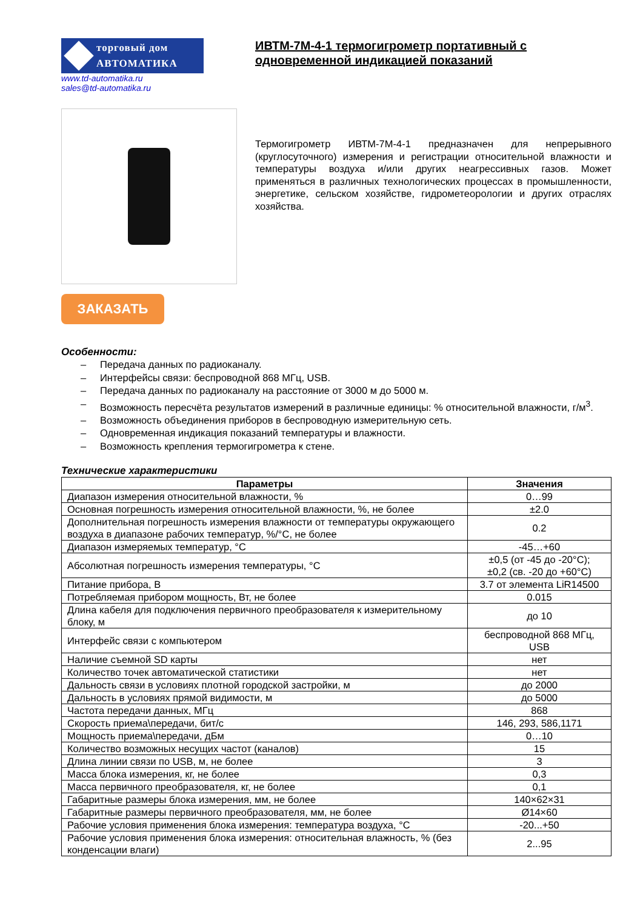торговый дом
АВТОМАТИКА
www.td-automatika.ru
sales@td-automatika.ru
ЗАКАЗАТЬ
ИВТМ-7М-4-1 термогигрометр портативный с одновременной индикацией показаний
Термогигрометр ИВТМ-7М-4-1 предназначен для непрерывного (круглосуточного) измерения и регистрации относительной влажности и температуры воздуха и/или других неагрессивных газов. Может применяться в различных технологических процессах в промышленности, энергетике, сельском хозяйстве, гидрометеорологии и других отраслях хозяйства.
Особенности:
– Передача данных по радиоканалу.
– Интерфейсы связи: беспроводной 868 МГц, USB.
– Передача данных по радиоканалу на расстояние от 3000 м до 5000 м.
– Возможность пересчёта результатов измерений в различные единицы: % относительной влажности, г/м<sup>3</sup>.
– Возможность объединения приборов в беспроводную измерительную сеть.
– Одновременная индикация показаний температуры и влажности.
– Возможность крепления термогигрометра к стене.
Технические характеристики
| Параметры | Значения |
| --- | --- |
| Диапазон измерения относительной влажности, % | 0…99 |
| Основная погрешность измерения относительной влажности, %, не более | ±2.0 |
| Дополнительная погрешность измерения влажности от температуры окружающего воздуха в диапазоне рабочих температур, %/°С, не более | 0.2 |
| Диапазон измеряемых температур, °С | -45…+60 |
| Абсолютная погрешность измерения температуры, °С | ±0,5 (от -45 до -20°С); ±0,2 (св. -20 до +60°С) |
| Питание прибора, В | 3.7 от элемента LiR14500 |
| Потребляемая прибором мощность, Вт, не более | 0.015 |
| Длина кабеля для подключения первичного преобразователя к измерительному блоку, м | до 10 |
| Интерфейс связи с компьютером | беспроводной 868 МГц, USB |
| Наличие съемной SD карты | нет |
| Количество точек автоматической статистики | нет |
| Дальность связи в условиях плотной городской застройки, м | до 2000 |
| Дальность в условиях прямой видимости, м | до 5000 |
| Частота передачи данных, МГц | 868 |
| Скорость приема\передачи, бит/с | 146, 293, 586,1171 |
| Мощность приема\передачи, дБм | 0…10 |
| Количество возможных несущих частот (каналов) | 15 |
| Длина линии связи по USB, м, не более | 3 |
| Масса блока измерения, кг, не более | 0,3 |
| Масса первичного преобразователя, кг, не более | 0,1 |
| Габаритные размеры блока измерения, мм, не более | 140×62×31 |
| Габаритные размеры первичного преобразователя, мм, не более | Ø14×60 |
| Рабочие условия применения блока измерения: температура воздуха, °С | -20...+50 |
| Рабочие условия применения блока измерения: относительная влажность, % (без конденсации влаги) | 2...95 |